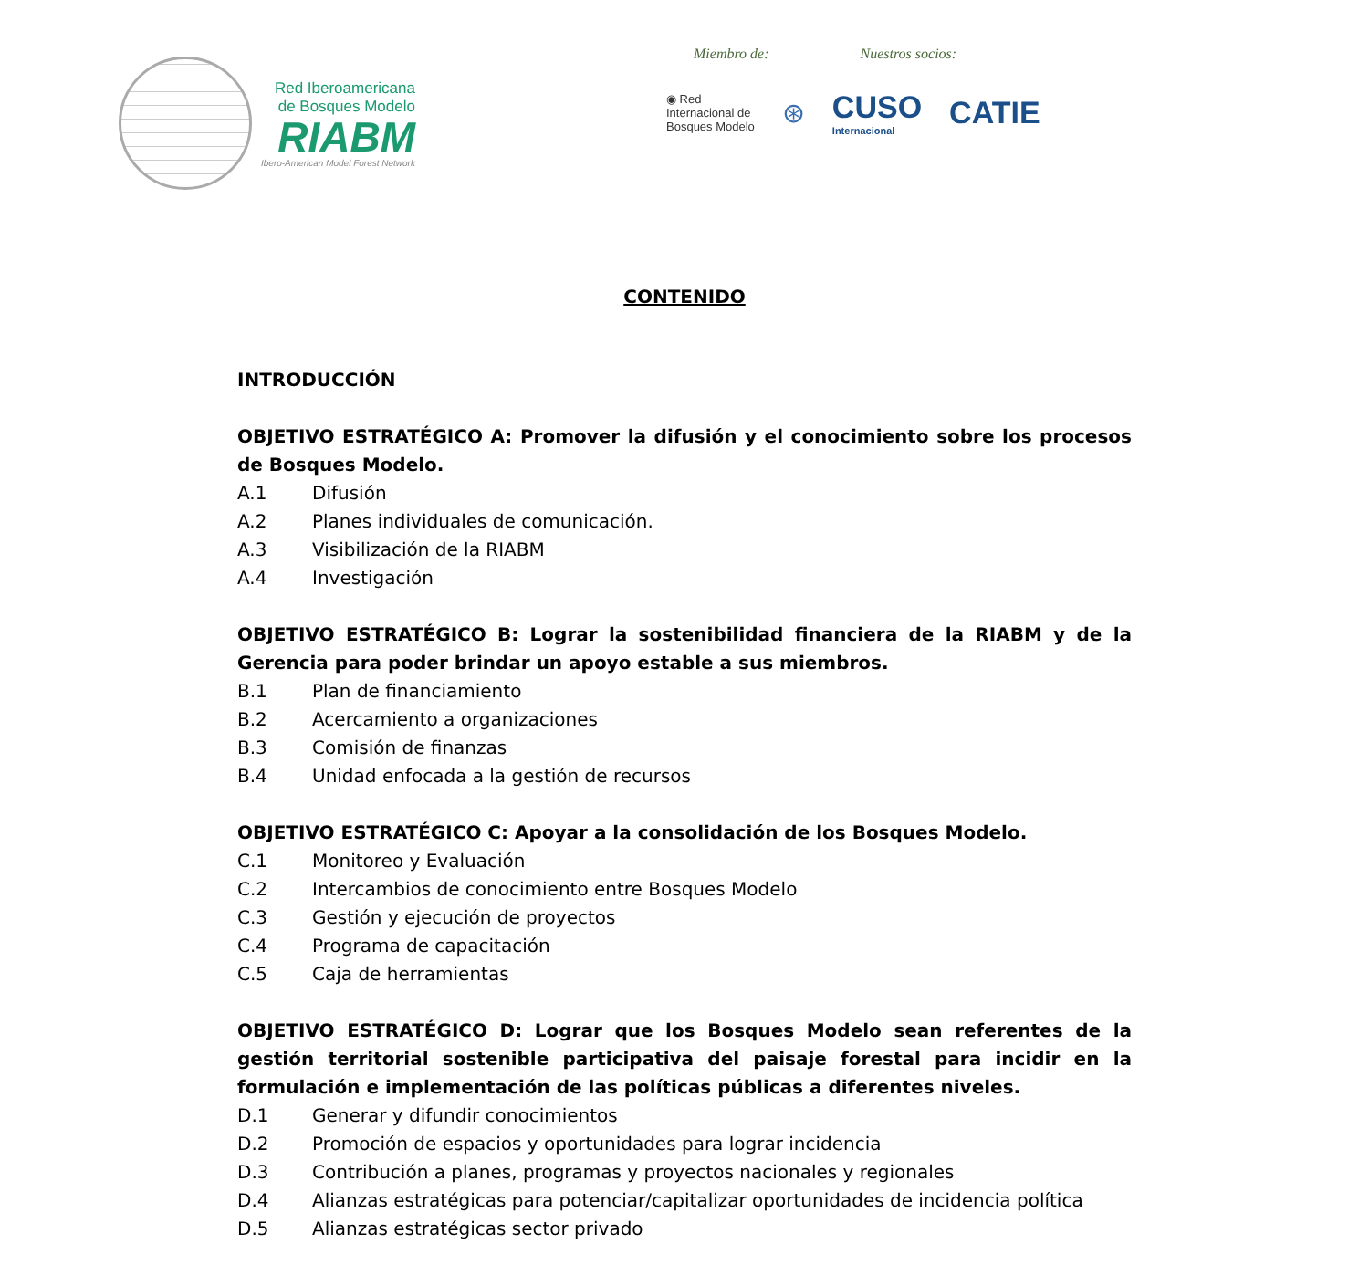Red Iberoamericana
de Bosques Modelo
RIABM
Ibero-American Model Forest Network
Miembro de: Nuestros socios:
◉ Red
Internacional de
Bosques Modelo
⊛ CUSO
Internacional
CATIE
CONTENIDO
INTRODUCCIÓN
OBJETIVO ESTRATÉGICO A: Promover la difusión y el conocimiento sobre los procesos de Bosques Modelo.
A.1 Difusión
A.2 Planes individuales de comunicación.
A.3 Visibilización de la RIABM
A.4 Investigación
OBJETIVO ESTRATÉGICO B: Lograr la sostenibilidad financiera de la RIABM y de la Gerencia para poder brindar un apoyo estable a sus miembros.
B.1 Plan de financiamiento
B.2 Acercamiento a organizaciones
B.3 Comisión de finanzas
B.4 Unidad enfocada a la gestión de recursos
OBJETIVO ESTRATÉGICO C: Apoyar a la consolidación de los Bosques Modelo.
C.1 Monitoreo y Evaluación
C.2 Intercambios de conocimiento entre Bosques Modelo
C.3 Gestión y ejecución de proyectos
C.4 Programa de capacitación
C.5 Caja de herramientas
OBJETIVO ESTRATÉGICO D: Lograr que los Bosques Modelo sean referentes de la gestión territorial sostenible participativa del paisaje forestal para incidir en la formulación e implementación de las políticas públicas a diferentes niveles.
D.1 Generar y difundir conocimientos
D.2 Promoción de espacios y oportunidades para lograr incidencia
D.3 Contribución a planes, programas y proyectos nacionales y regionales
D.4 Alianzas estratégicas para potenciar/capitalizar oportunidades de incidencia política
D.5 Alianzas estratégicas sector privado